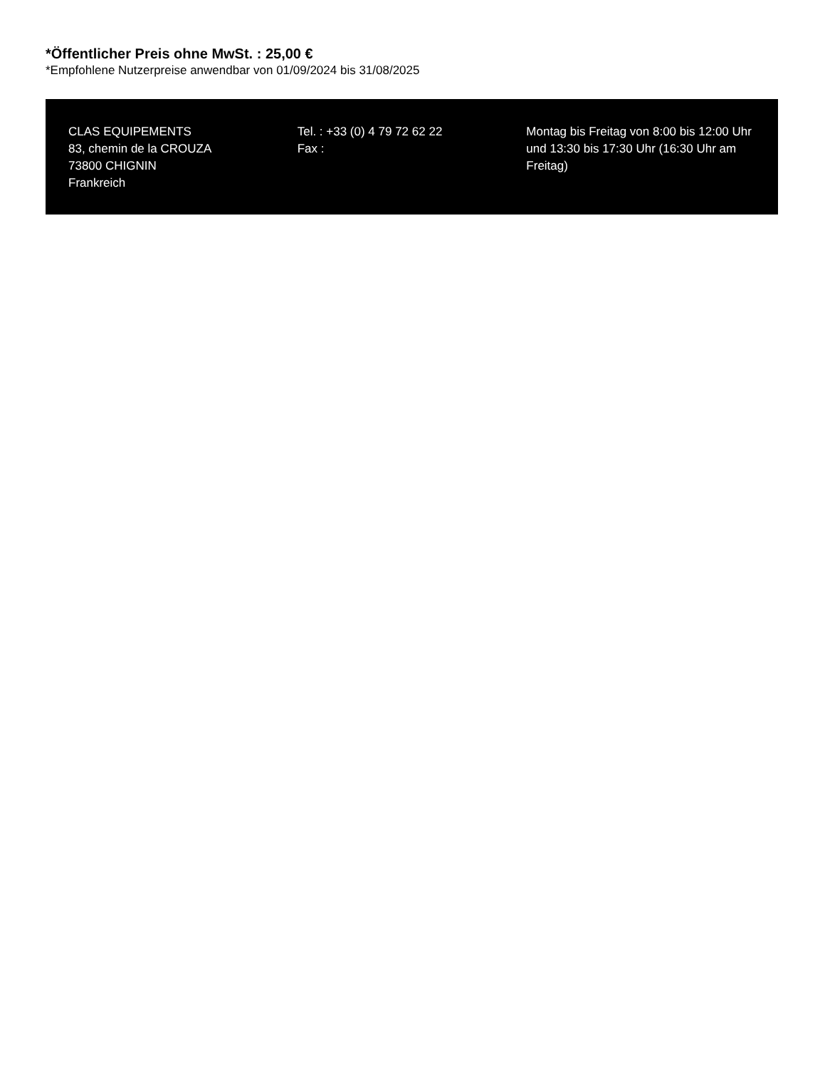*Öffentlicher Preis ohne MwSt. : 25,00 €
*Empfohlene Nutzerpreise anwendbar von 01/09/2024 bis 31/08/2025
CLAS EQUIPEMENTS
83, chemin de la CROUZA
73800 CHIGNIN
Frankreich
Tel. : +33 (0) 4 79 72 62 22
Fax :
Montag bis Freitag von 8:00 bis 12:00 Uhr und 13:30 bis 17:30 Uhr (16:30 Uhr am Freitag)